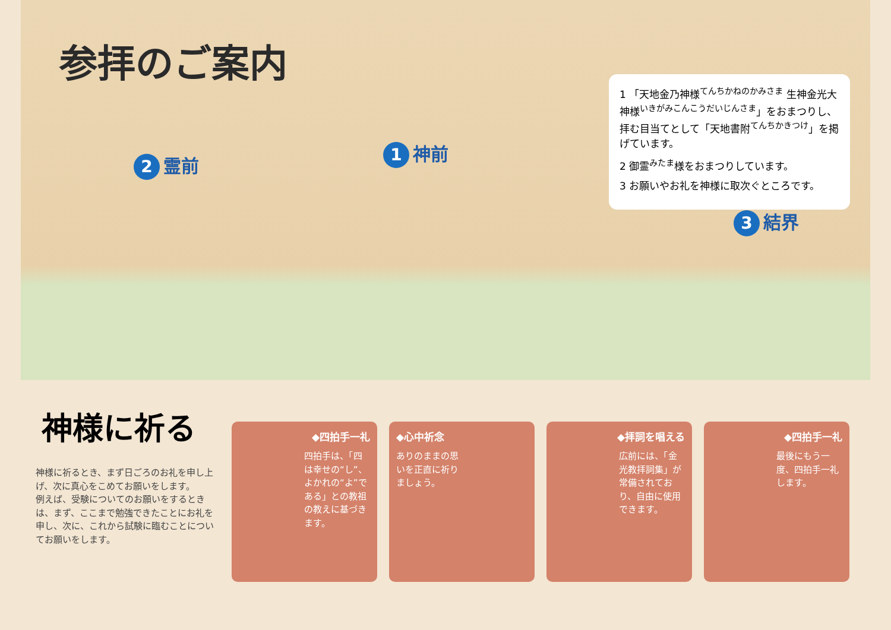参拝のご案内
2 霊前
1 神前
3 結界
1 「天地金乃神様<sup>てんちかねのかみさま</sup> 生神金光大神様<sup>いきがみこんこうだいじんさま</sup>」をおまつりし、拝む目当てとして「天地書附<sup>てんちかきつけ</sup>」を掲げています。
2 御霊<sup>みたま</sup>様をおまつりしています。
3 お願いやお礼を神様に取次ぐところです。
神様に祈る
神様に祈るとき、まず日ごろのお礼を申し上げ、次に真心をこめてお願いをします。
例えば、受験についてのお願いをするときは、まず、ここまで勉強できたことにお礼を申し、次に、これから試験に臨むことについてお願いをします。
◆四拍手一礼
四拍手は、「四は幸せの“し”、よかれの“よ”である」との教祖の教えに基づきます。
◆心中祈念
ありのままの思いを正直に祈りましょう。
◆拝詞を唱える
広前には、「金光教拝詞集」が常備されており、自由に使用できます。
◆四拍手一礼
最後にもう一度、四拍手一礼します。